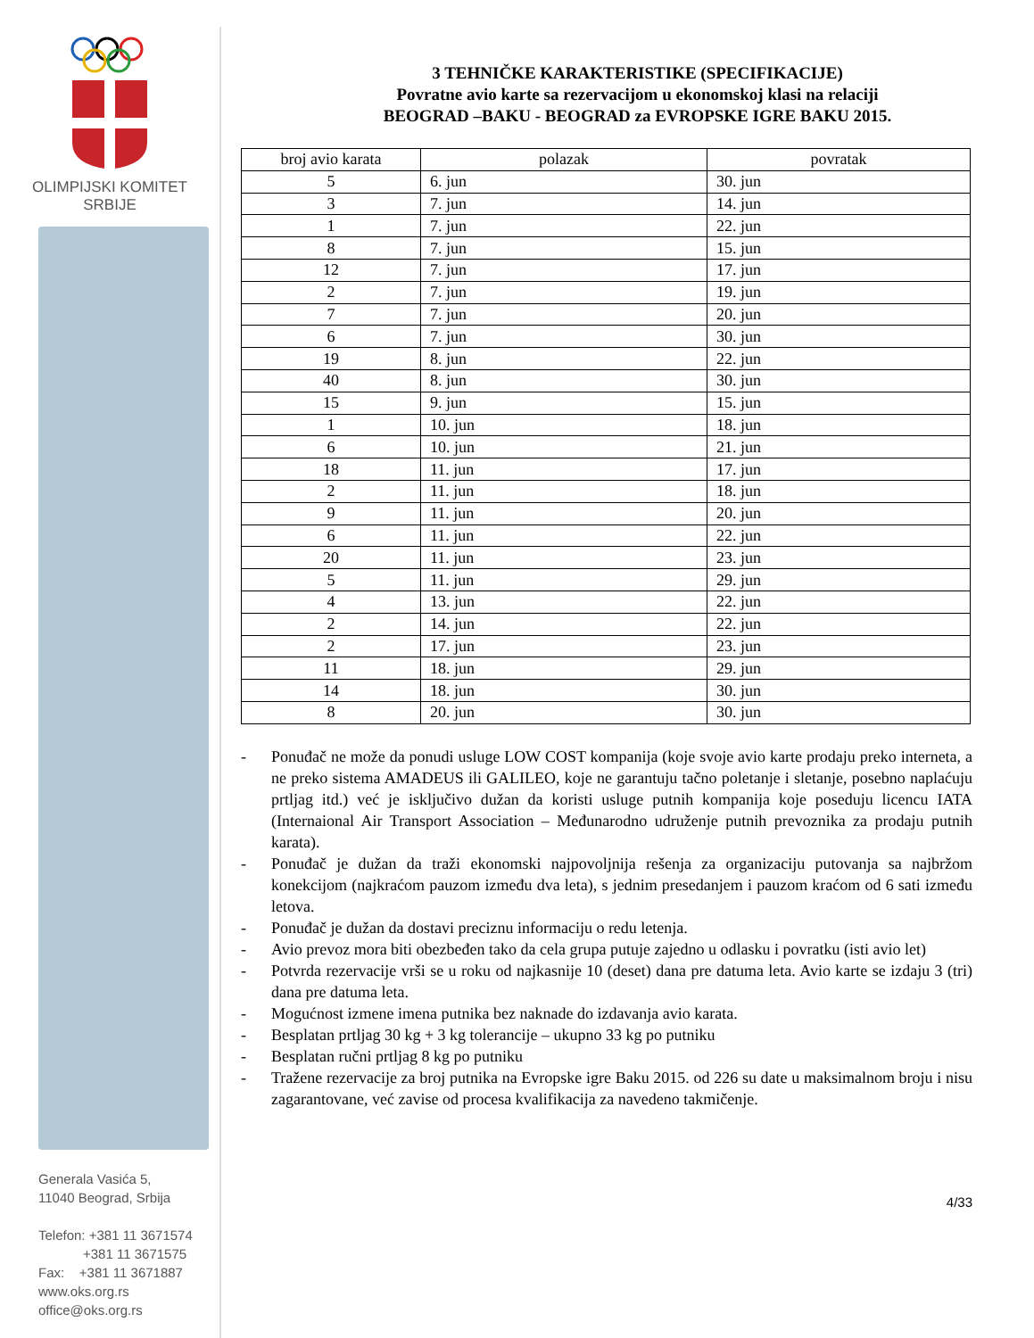OLIMPIJSKI KOMITET
SRBIJE
Generala Vasića 5,
11040 Beograd, Srbija
Telefon: +381 11 3671574
+381 11 3671575
Fax: +381 11 3671887
www.oks.org.rs
office@oks.org.rs
3 TEHNIČKE KARAKTERISTIKE (SPECIFIKACIJE)
Povratne avio karte sa rezervacijom u ekonomskoj klasi na relaciji
BEOGRAD –BAKU - BEOGRAD za EVROPSKE IGRE BAKU 2015.
| broj avio karata | polazak | povratak |
| --- | --- | --- |
| 5 | 6. jun | 30. jun |
| 3 | 7. jun | 14. jun |
| 1 | 7. jun | 22. jun |
| 8 | 7. jun | 15. jun |
| 12 | 7. jun | 17. jun |
| 2 | 7. jun | 19. jun |
| 7 | 7. jun | 20. jun |
| 6 | 7. jun | 30. jun |
| 19 | 8. jun | 22. jun |
| 40 | 8. jun | 30. jun |
| 15 | 9. jun | 15. jun |
| 1 | 10. jun | 18. jun |
| 6 | 10. jun | 21. jun |
| 18 | 11. jun | 17. jun |
| 2 | 11. jun | 18. jun |
| 9 | 11. jun | 20. jun |
| 6 | 11. jun | 22. jun |
| 20 | 11. jun | 23. jun |
| 5 | 11. jun | 29. jun |
| 4 | 13. jun | 22. jun |
| 2 | 14. jun | 22. jun |
| 2 | 17. jun | 23. jun |
| 11 | 18. jun | 29. jun |
| 14 | 18. jun | 30. jun |
| 8 | 20. jun | 30. jun |
- Ponuđač ne može da ponudi usluge LOW COST kompanija (koje svoje avio karte prodaju preko interneta, a ne preko sistema AMADEUS ili GALILEO, koje ne garantuju tačno poletanje i sletanje, posebno naplaćuju prtljag itd.) već je isključivo dužan da koristi usluge putnih kompanija koje poseduju licencu IATA (Internaional Air Transport Association – Međunarodno udruženje putnih prevoznika za prodaju putnih karata).
- Ponuđač je dužan da traži ekonomski najpovoljnija rešenja za organizaciju putovanja sa najbržom konekcijom (najkraćom pauzom između dva leta), s jednim presedanjem i pauzom kraćom od 6 sati između letova.
- Ponuđač je dužan da dostavi preciznu informaciju o redu letenja.
- Avio prevoz mora biti obezbeđen tako da cela grupa putuje zajedno u odlasku i povratku (isti avio let)
- Potvrda rezervacije vrši se u roku od najkasnije 10 (deset) dana pre datuma leta. Avio karte se izdaju 3 (tri) dana pre datuma leta.
- Mogućnost izmene imena putnika bez naknade do izdavanja avio karata.
- Besplatan prtljag 30 kg + 3 kg tolerancije – ukupno 33 kg po putniku
- Besplatan ručni prtljag 8 kg po putniku
- Tražene rezervacije za broj putnika na Evropske igre Baku 2015. od 226 su date u maksimalnom broju i nisu zagarantovane, već zavise od procesa kvalifikacija za navedeno takmičenje.
4/33